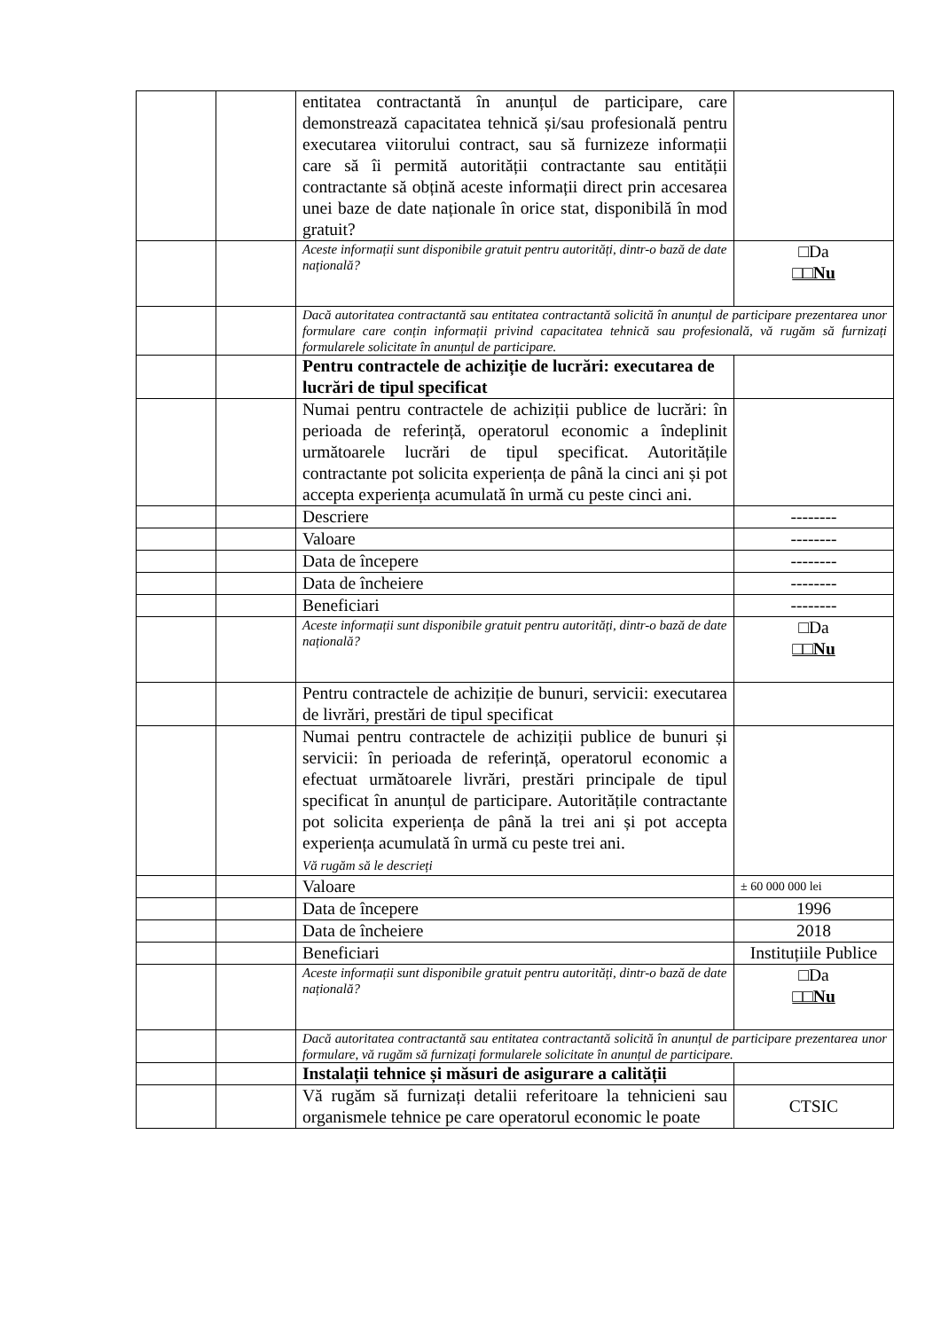| | | entitatea contractantă în anunțul de participare, care demonstrează capacitatea tehnică și/sau profesională pentru executarea viitorului contract, sau să furnizeze informații care să îi permită autorității contractante sau entității contractante să obțină aceste informații direct prin accesarea unei baze de date naționale în orice stat, disponibilă în mod gratuit? | |
| | | Aceste informații sunt disponibile gratuit pentru autorități, dintr-o bază de date națională? | □Da □□Nu |
| | | Dacă autoritatea contractantă sau entitatea contractantă solicită în anunțul de participare prezentarea unor formulare care conțin informații privind capacitatea tehnică sau profesională, vă rugăm să furnizați formularele solicitate în anunțul de participare. | |
| | | Pentru contractele de achiziție de lucrări: executarea de lucrări de tipul specificat | |
| | | Numai pentru contractele de achiziții publice de lucrări: în perioada de referință, operatorul economic a îndeplinit următoarele lucrări de tipul specificat. Autoritățile contractante pot solicita experiența de până la cinci ani și pot accepta experiența acumulată în urmă cu peste cinci ani. | |
| | | Descriere | -------- |
| | | Valoare | -------- |
| | | Data de începere | -------- |
| | | Data de încheiere | -------- |
| | | Beneficiari | -------- |
| | | Aceste informații sunt disponibile gratuit pentru autorități, dintr-o bază de date națională? | □Da □□Nu |
| | | Pentru contractele de achiziție de bunuri, servicii: executarea de livrări, prestări de tipul specificat | |
| | | Numai pentru contractele de achiziții publice de bunuri și servicii: în perioada de referință, operatorul economic a efectuat următoarele livrări, prestări principale de tipul specificat în anunțul de participare. Autoritățile contractante pot solicita experiența de până la trei ani și pot accepta experiența acumulată în urmă cu peste trei ani. Vă rugăm să le descrieți | |
| | | Valoare | ± 60 000 000 lei |
| | | Data de începere | 1996 |
| | | Data de încheiere | 2018 |
| | | Beneficiari | Instituțiile Publice |
| | | Aceste informații sunt disponibile gratuit pentru autorități, dintr-o bază de date națională? | □Da □□Nu |
| | | Dacă autoritatea contractantă sau entitatea contractantă solicită în anunțul de participare prezentarea unor formulare, vă rugăm să furnizați formularele solicitate în anunțul de participare. | |
| | | Instalații tehnice și măsuri de asigurare a calității | |
| | | Vă rugăm să furnizați detalii referitoare la tehnicieni sau organismele tehnice pe care operatorul economic le poate | CTSIC |